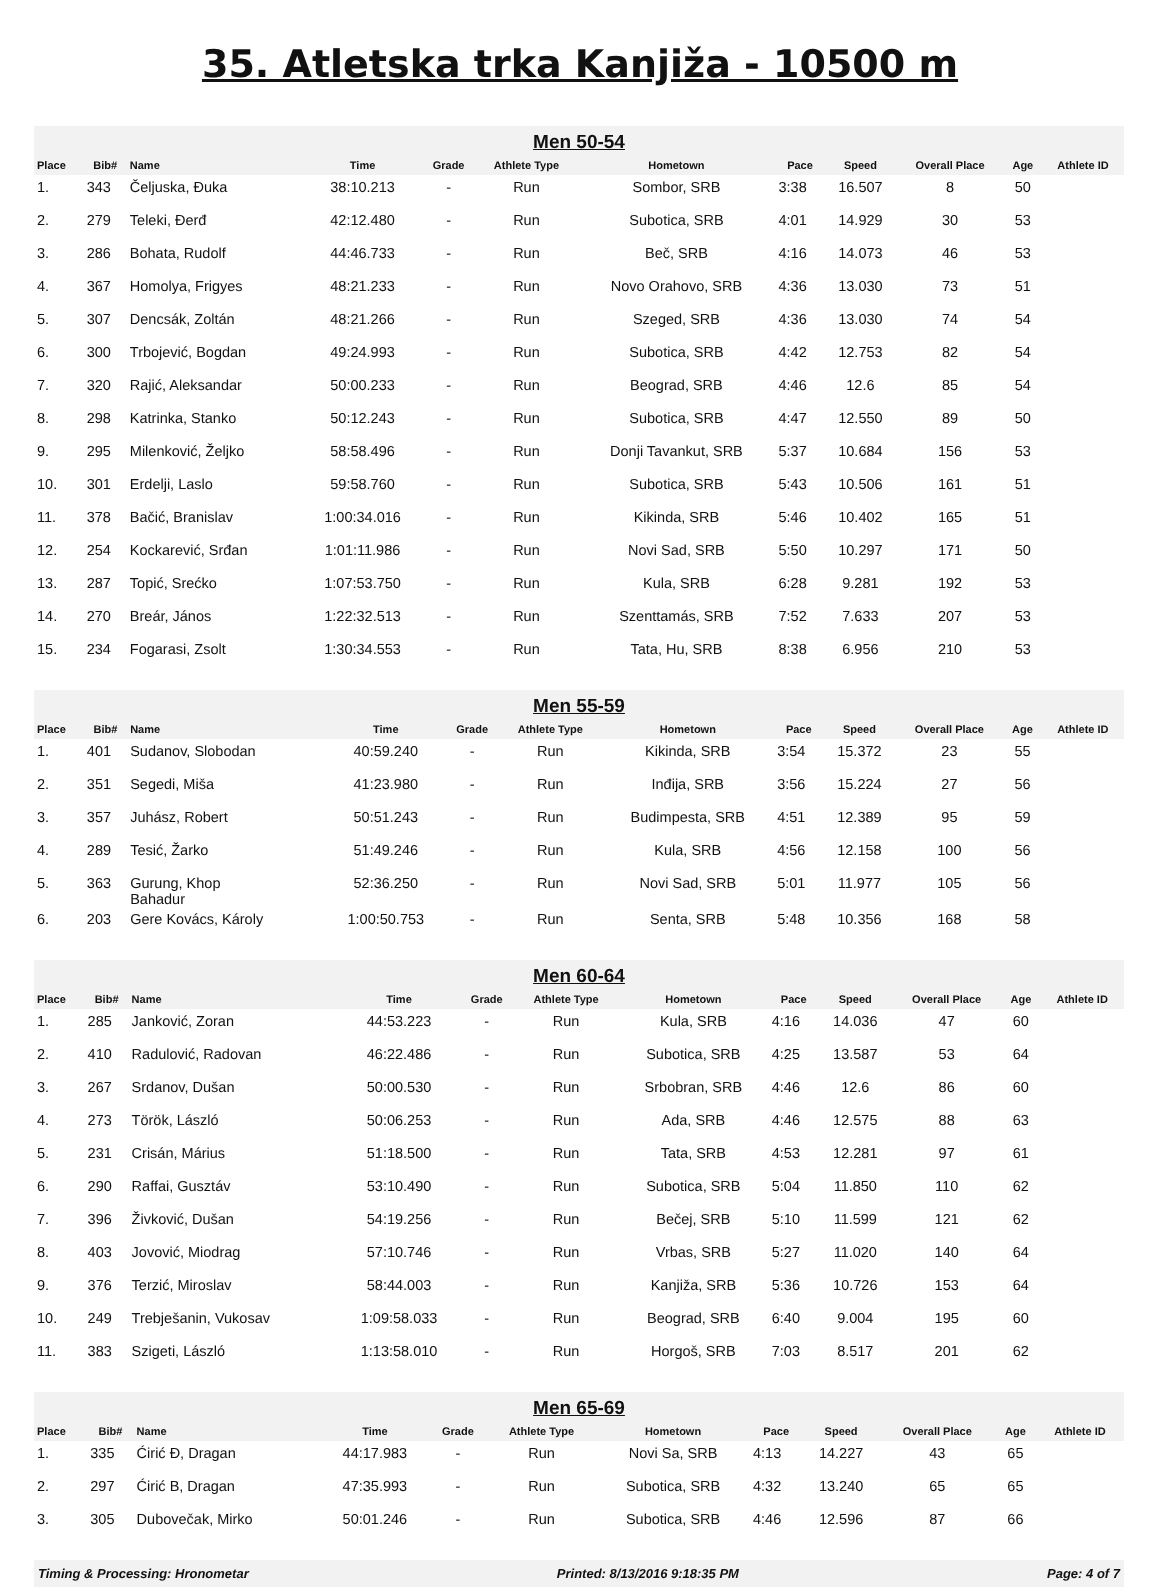35. Atletska trka Kanjiža - 10500 m
Men 50-54
| Place | Bib# | Name | Time | Grade | Athlete Type | Hometown | Pace | Speed | Overall Place | Age | Athlete ID |
| --- | --- | --- | --- | --- | --- | --- | --- | --- | --- | --- | --- |
| 1. | 343 | Čeljuska, Đuka | 38:10.213 | - | Run | Sombor, SRB | 3:38 | 16.507 | 8 | 50 | |
| 2. | 279 | Teleki, Đerđ | 42:12.480 | - | Run | Subotica, SRB | 4:01 | 14.929 | 30 | 53 | |
| 3. | 286 | Bohata, Rudolf | 44:46.733 | - | Run | Beč, SRB | 4:16 | 14.073 | 46 | 53 | |
| 4. | 367 | Homolya, Frigyes | 48:21.233 | - | Run | Novo Orahovo, SRB | 4:36 | 13.030 | 73 | 51 | |
| 5. | 307 | Dencsák, Zoltán | 48:21.266 | - | Run | Szeged, SRB | 4:36 | 13.030 | 74 | 54 | |
| 6. | 300 | Trbojević, Bogdan | 49:24.993 | - | Run | Subotica, SRB | 4:42 | 12.753 | 82 | 54 | |
| 7. | 320 | Rajić, Aleksandar | 50:00.233 | - | Run | Beograd, SRB | 4:46 | 12.6 | 85 | 54 | |
| 8. | 298 | Katrinka, Stanko | 50:12.243 | - | Run | Subotica, SRB | 4:47 | 12.550 | 89 | 50 | |
| 9. | 295 | Milenković, Željko | 58:58.496 | - | Run | Donji Tavankut, SRB | 5:37 | 10.684 | 156 | 53 | |
| 10. | 301 | Erdelji, Laslo | 59:58.760 | - | Run | Subotica, SRB | 5:43 | 10.506 | 161 | 51 | |
| 11. | 378 | Bačić, Branislav | 1:00:34.016 | - | Run | Kikinda, SRB | 5:46 | 10.402 | 165 | 51 | |
| 12. | 254 | Kockarević, Srđan | 1:01:11.986 | - | Run | Novi Sad, SRB | 5:50 | 10.297 | 171 | 50 | |
| 13. | 287 | Topić, Srećko | 1:07:53.750 | - | Run | Kula, SRB | 6:28 | 9.281 | 192 | 53 | |
| 14. | 270 | Breár, János | 1:22:32.513 | - | Run | Szenttamás, SRB | 7:52 | 7.633 | 207 | 53 | |
| 15. | 234 | Fogarasi, Zsolt | 1:30:34.553 | - | Run | Tata, Hu, SRB | 8:38 | 6.956 | 210 | 53 | |
Men 55-59
| Place | Bib# | Name | Time | Grade | Athlete Type | Hometown | Pace | Speed | Overall Place | Age | Athlete ID |
| --- | --- | --- | --- | --- | --- | --- | --- | --- | --- | --- | --- |
| 1. | 401 | Sudanov, Slobodan | 40:59.240 | - | Run | Kikinda, SRB | 3:54 | 15.372 | 23 | 55 | |
| 2. | 351 | Segedi, Miša | 41:23.980 | - | Run | Inđija, SRB | 3:56 | 15.224 | 27 | 56 | |
| 3. | 357 | Juhász, Robert | 50:51.243 | - | Run | Budimpesta, SRB | 4:51 | 12.389 | 95 | 59 | |
| 4. | 289 | Tesić, Žarko | 51:49.246 | - | Run | Kula, SRB | 4:56 | 12.158 | 100 | 56 | |
| 5. | 363 | Gurung, Khop Bahadur | 52:36.250 | - | Run | Novi Sad, SRB | 5:01 | 11.977 | 105 | 56 | |
| 6. | 203 | Gere Kovács, Károly | 1:00:50.753 | - | Run | Senta, SRB | 5:48 | 10.356 | 168 | 58 | |
Men 60-64
| Place | Bib# | Name | Time | Grade | Athlete Type | Hometown | Pace | Speed | Overall Place | Age | Athlete ID |
| --- | --- | --- | --- | --- | --- | --- | --- | --- | --- | --- | --- |
| 1. | 285 | Janković, Zoran | 44:53.223 | - | Run | Kula, SRB | 4:16 | 14.036 | 47 | 60 | |
| 2. | 410 | Radulović, Radovan | 46:22.486 | - | Run | Subotica, SRB | 4:25 | 13.587 | 53 | 64 | |
| 3. | 267 | Srdanov, Dušan | 50:00.530 | - | Run | Srbobran, SRB | 4:46 | 12.6 | 86 | 60 | |
| 4. | 273 | Török, László | 50:06.253 | - | Run | Ada, SRB | 4:46 | 12.575 | 88 | 63 | |
| 5. | 231 | Crisán, Márius | 51:18.500 | - | Run | Tata, SRB | 4:53 | 12.281 | 97 | 61 | |
| 6. | 290 | Raffai, Gusztáv | 53:10.490 | - | Run | Subotica, SRB | 5:04 | 11.850 | 110 | 62 | |
| 7. | 396 | Živković, Dušan | 54:19.256 | - | Run | Bečej, SRB | 5:10 | 11.599 | 121 | 62 | |
| 8. | 403 | Jovović, Miodrag | 57:10.746 | - | Run | Vrbas, SRB | 5:27 | 11.020 | 140 | 64 | |
| 9. | 376 | Terzić, Miroslav | 58:44.003 | - | Run | Kanjiža, SRB | 5:36 | 10.726 | 153 | 64 | |
| 10. | 249 | Trebješanin, Vukosav | 1:09:58.033 | - | Run | Beograd, SRB | 6:40 | 9.004 | 195 | 60 | |
| 11. | 383 | Szigeti, László | 1:13:58.010 | - | Run | Horgoš, SRB | 7:03 | 8.517 | 201 | 62 | |
Men 65-69
| Place | Bib# | Name | Time | Grade | Athlete Type | Hometown | Pace | Speed | Overall Place | Age | Athlete ID |
| --- | --- | --- | --- | --- | --- | --- | --- | --- | --- | --- | --- |
| 1. | 335 | Ćirić Đ, Dragan | 44:17.983 | - | Run | Novi Sa, SRB | 4:13 | 14.227 | 43 | 65 | |
| 2. | 297 | Ćirić B, Dragan | 47:35.993 | - | Run | Subotica, SRB | 4:32 | 13.240 | 65 | 65 | |
| 3. | 305 | Dubovečak, Mirko | 50:01.246 | - | Run | Subotica, SRB | 4:46 | 12.596 | 87 | 66 | |
Timing & Processing: Hronometar Printed: 8/13/2016 9:18:35 PM Page: 4 of 7